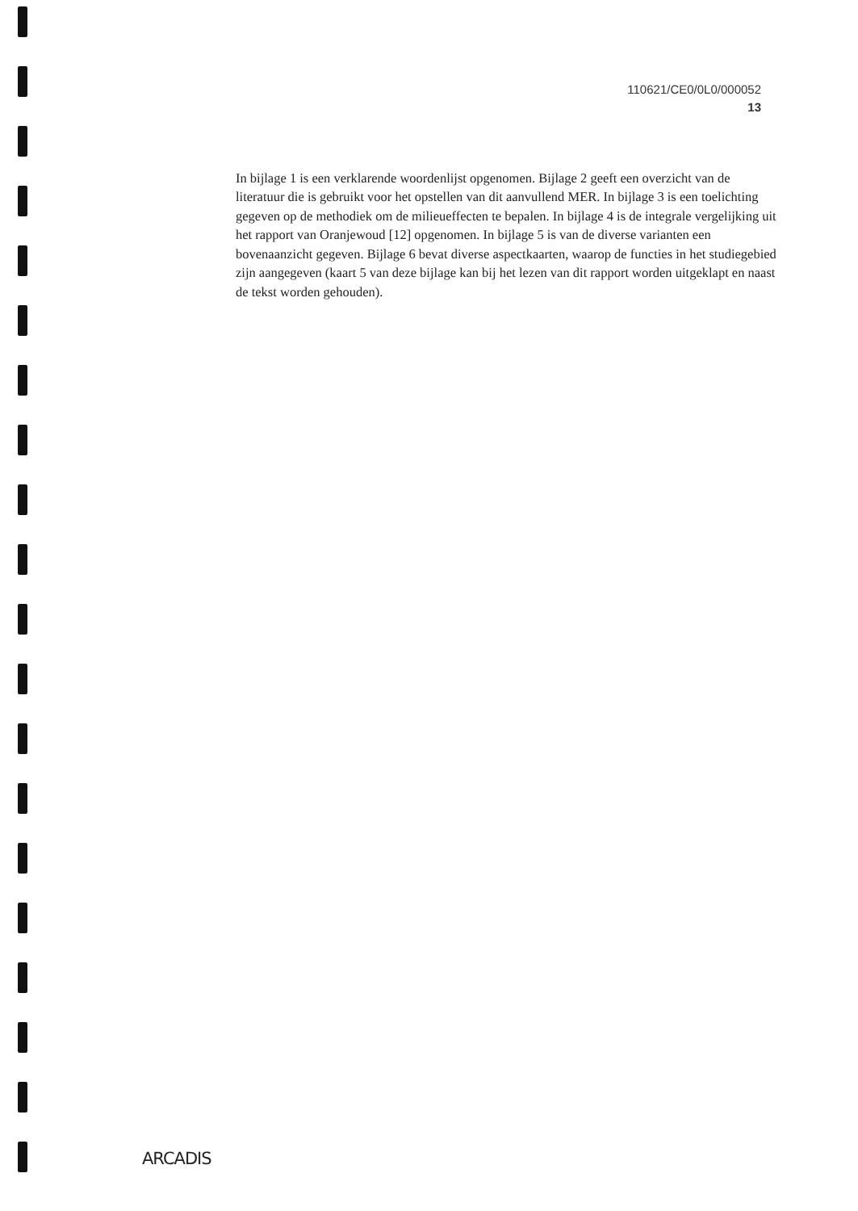110621/CE0/0L0/000052
13
In bijlage 1 is een verklarende woordenlijst opgenomen. Bijlage 2 geeft een overzicht van de literatuur die is gebruikt voor het opstellen van dit aanvullend MER. In bijlage 3 is een toelichting gegeven op de methodiek om de milieueffecten te bepalen. In bijlage 4 is de integrale vergelijking uit het rapport van Oranjewoud [12] opgenomen. In bijlage 5 is van de diverse varianten een bovenaanzicht gegeven. Bijlage 6 bevat diverse aspectkaarten, waarop de functies in het studiegebied zijn aangegeven (kaart 5 van deze bijlage kan bij het lezen van dit rapport worden uitgeklapt en naast de tekst worden gehouden).
ARCADIS